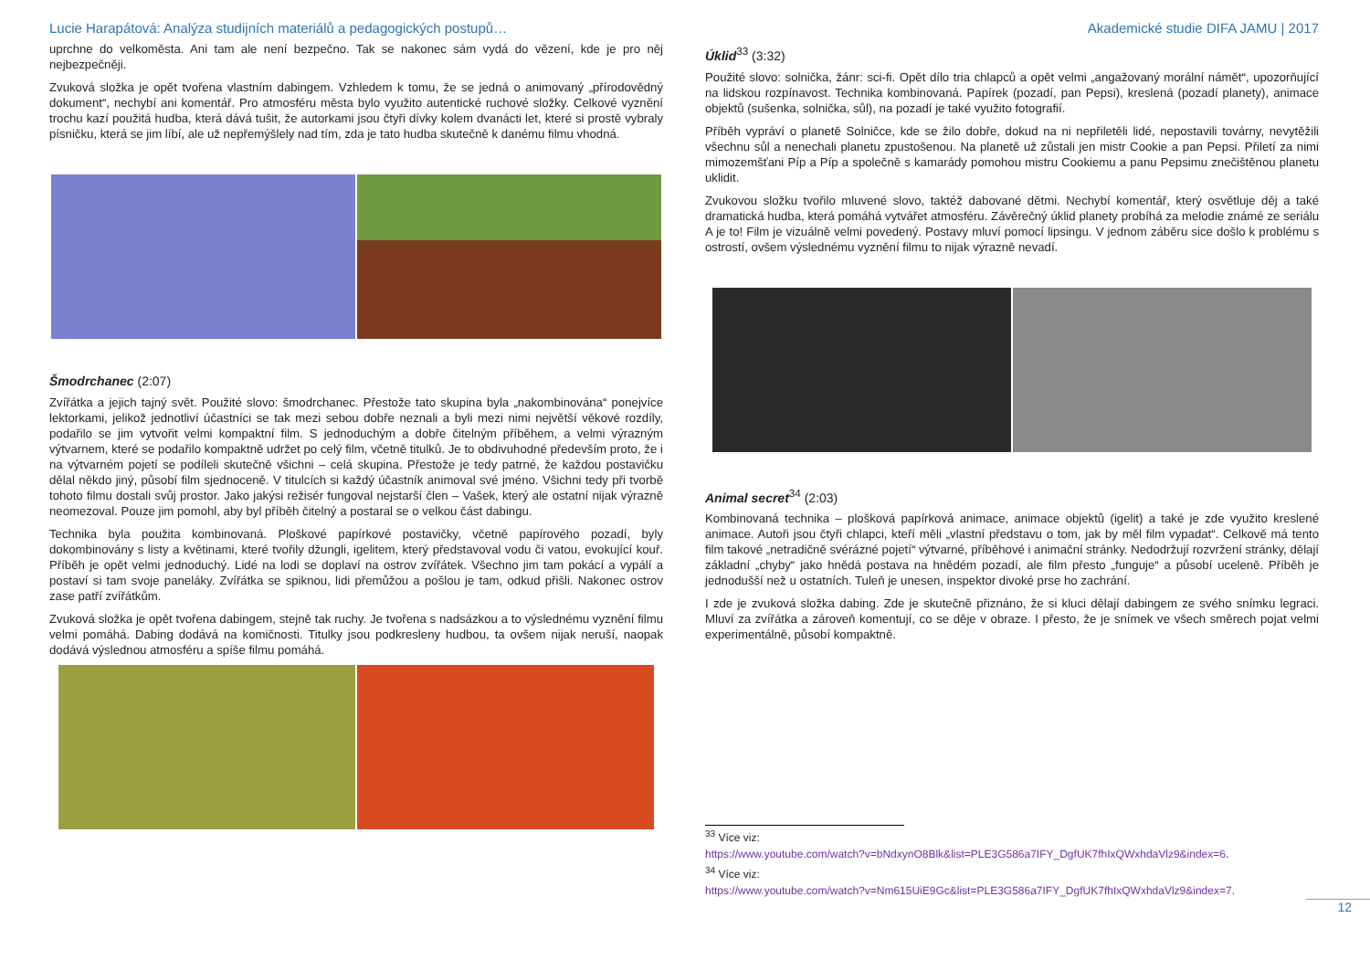Lucie Harapátová: Analýza studijních materiálů a pedagogických postupů… Akademické studie DIFA JAMU | 2017
uprchne do velkoměsta. Ani tam ale není bezpečno. Tak se nakonec sám vydá do vězení, kde je pro něj nejbezpečněji.
Zvuková složka je opět tvořena vlastním dabingem. Vzhledem k tomu, že se jedná o animovaný „přírodovědný dokument“, nechybí ani komentář. Pro atmosféru města bylo využito autentické ruchové složky. Celkové vyznění trochu kazí použitá hudba, která dává tušit, že autorkami jsou čtyři dívky kolem dvanácti let, které si prostě vybraly písničku, která se jim líbí, ale už nepřemýšlely nad tím, zda je tato hudba skutečně k danému filmu vhodná.
Šmodrchanec (2:07)
Zvířátka a jejich tajný svět. Použité slovo: šmodrchanec. Přestože tato skupina byla „nakombinována“ ponejvíce lektorkami, jelikož jednotliví účastníci se tak mezi sebou dobře neznali a byli mezi nimi největší věkové rozdíly, podařilo se jim vytvořit velmi kompaktní film. S jednoduchým a dobře čitelným příběhem, a velmi výrazným výtvarnem, které se podařilo kompaktně udržet po celý film, včetně titulků. Je to obdivuhodné především proto, že i na výtvarném pojetí se podíleli skutečně všichni – celá skupina. Přestože je tedy patrné, že každou postavičku dělal někdo jiný, působí film sjednoceně. V titulcích si každý účastník animoval své jméno. Všichni tedy při tvorbě tohoto filmu dostali svůj prostor. Jako jakýsi režisér fungoval nejstarší člen – Vašek, který ale ostatní nijak výrazně neomezoval. Pouze jim pomohl, aby byl příběh čitelný a postaral se o velkou část dabingu.
Technika byla použita kombinovaná. Ploškové papírkové postavičky, včetně papírového pozadí, byly dokombinovány s listy a květinami, které tvořily džungli, igelitem, který představoval vodu či vatou, evokující kouř. Příběh je opět velmi jednoduchý. Lidé na lodi se doplaví na ostrov zvířátek. Všechno jim tam pokácí a vypálí a postaví si tam svoje paneláky. Zvířátka se spiknou, lidi přemůžou a pošlou je tam, odkud přišli. Nakonec ostrov zase patří zvířátkům.
Zvuková složka je opět tvořena dabingem, stejně tak ruchy. Je tvořena s nadsázkou a to výslednému vyznění filmu velmi pomáhá. Dabing dodává na komičnosti. Titulky jsou podkresleny hudbou, ta ovšem nijak neruší, naopak dodává výslednou atmosféru a spíše filmu pomáhá.
Úklid<sup>33</sup> (3:32)
Použité slovo: solnička, žánr: sci-fi. Opět dílo tria chlapců a opět velmi „angažovaný morální námět“, upozorňující na lidskou rozpínavost. Technika kombinovaná. Papírek (pozadí, pan Pepsi), kreslená (pozadí planety), animace objektů (sušenka, solnička, sůl), na pozadí je také využito fotografií.
Příběh vypráví o planetě Solničce, kde se žilo dobře, dokud na ni nepřiletěli lidé, nepostavili továrny, nevytěžili všechnu sůl a nenechali planetu zpustošenou. Na planetě už zůstali jen mistr Cookie a pan Pepsi. Přiletí za nimi mimozemšťani Píp a Píp a společně s kamarády pomohou mistru Cookiemu a panu Pepsimu znečištěnou planetu uklidit.
Zvukovou složku tvořilo mluvené slovo, taktéž dabované dětmi. Nechybí komentář, který osvětluje děj a také dramatická hudba, která pomáhá vytvářet atmosféru. Závěrečný úklid planety probíhá za melodie známé ze seriálu A je to! Film je vizuálně velmi povedený. Postavy mluví pomocí lipsingu. V jednom záběru sice došlo k problému s ostrostí, ovšem výslednému vyznění filmu to nijak výrazně nevadí.
Animal secret<sup>34</sup> (2:03)
Kombinovaná technika – plošková papírková animace, animace objektů (igelit) a také je zde využito kreslené animace. Autoři jsou čtyři chlapci, kteří měli „vlastní představu o tom, jak by měl film vypadat“. Celkově má tento film takové „netradičně svérázné pojetí“ výtvarné, příběhové i animační stránky. Nedodržují rozvržení stránky, dělají základní „chyby“ jako hnědá postava na hnědém pozadí, ale film přesto „funguje“ a působí uceleně. Příběh je jednodušší než u ostatních. Tuleň je unesen, inspektor divoké prse ho zachrání.
I zde je zvuková složka dabing. Zde je skutečně přiznáno, že si kluci dělají dabingem ze svého snímku legraci. Mluví za zvířátka a zároveň komentují, co se děje v obraze. I přesto, že je snímek ve všech směrech pojat velmi experimentálně, působí kompaktně.
<sup>33</sup> Více viz:
https://www.youtube.com/watch?v=bNdxynO8Blk&list=PLE3G586a7IFY_DgfUK7fhIxQWxhdaVlz9&index=6.
<sup>34</sup> Více viz:
https://www.youtube.com/watch?v=Nm615UiE9Gc&list=PLE3G586a7IFY_DgfUK7fhIxQWxhdaVlz9&index=7.
12